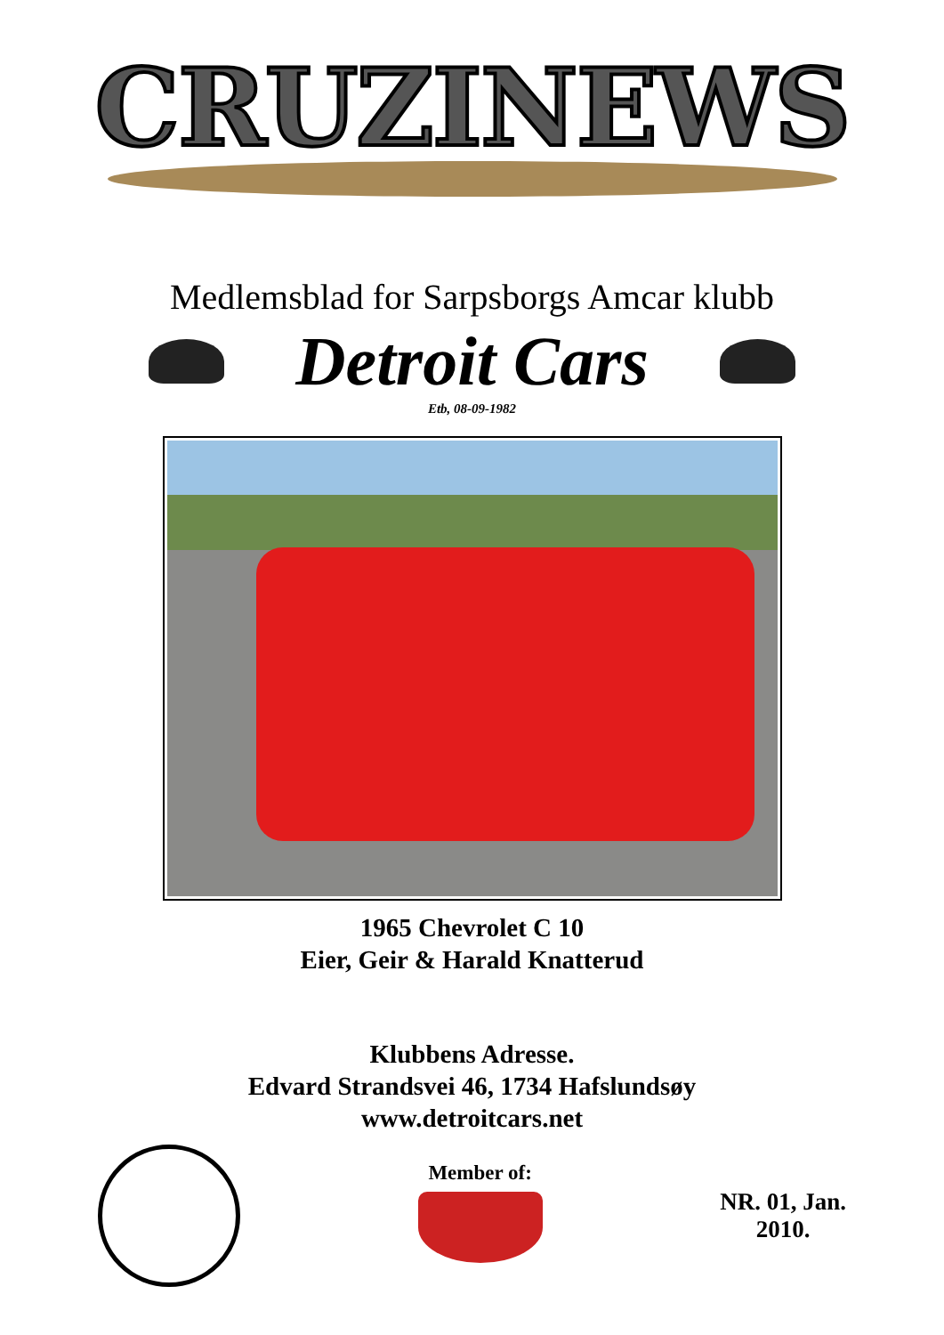CRUZINEWS
Medlemsblad for Sarpsborgs Amcar klubb
Detroit Cars
Etb, 08-09-1982
1965 Chevrolet C 10
Eier, Geir & Harald Knatterud
Klubbens Adresse.
Edvard Strandsvei 46, 1734 Hafslundsøy
www.detroitcars.net
Member of:
NR. 01, Jan.
2010.